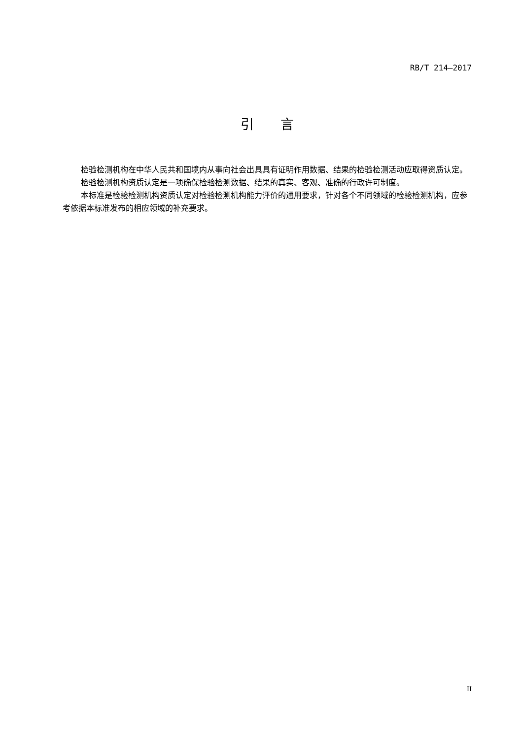RB/T 214—2017
引言
检验检测机构在中华人民共和国境内从事向社会出具具有证明作用数据、结果的检验检测活动应取得资质认定。
检验检测机构资质认定是一项确保检验检测数据、结果的真实、客观、准确的行政许可制度。
本标准是检验检测机构资质认定对检验检测机构能力评价的通用要求，针对各个不同领域的检验检测机构，应参考依据本标准发布的相应领域的补充要求。
II